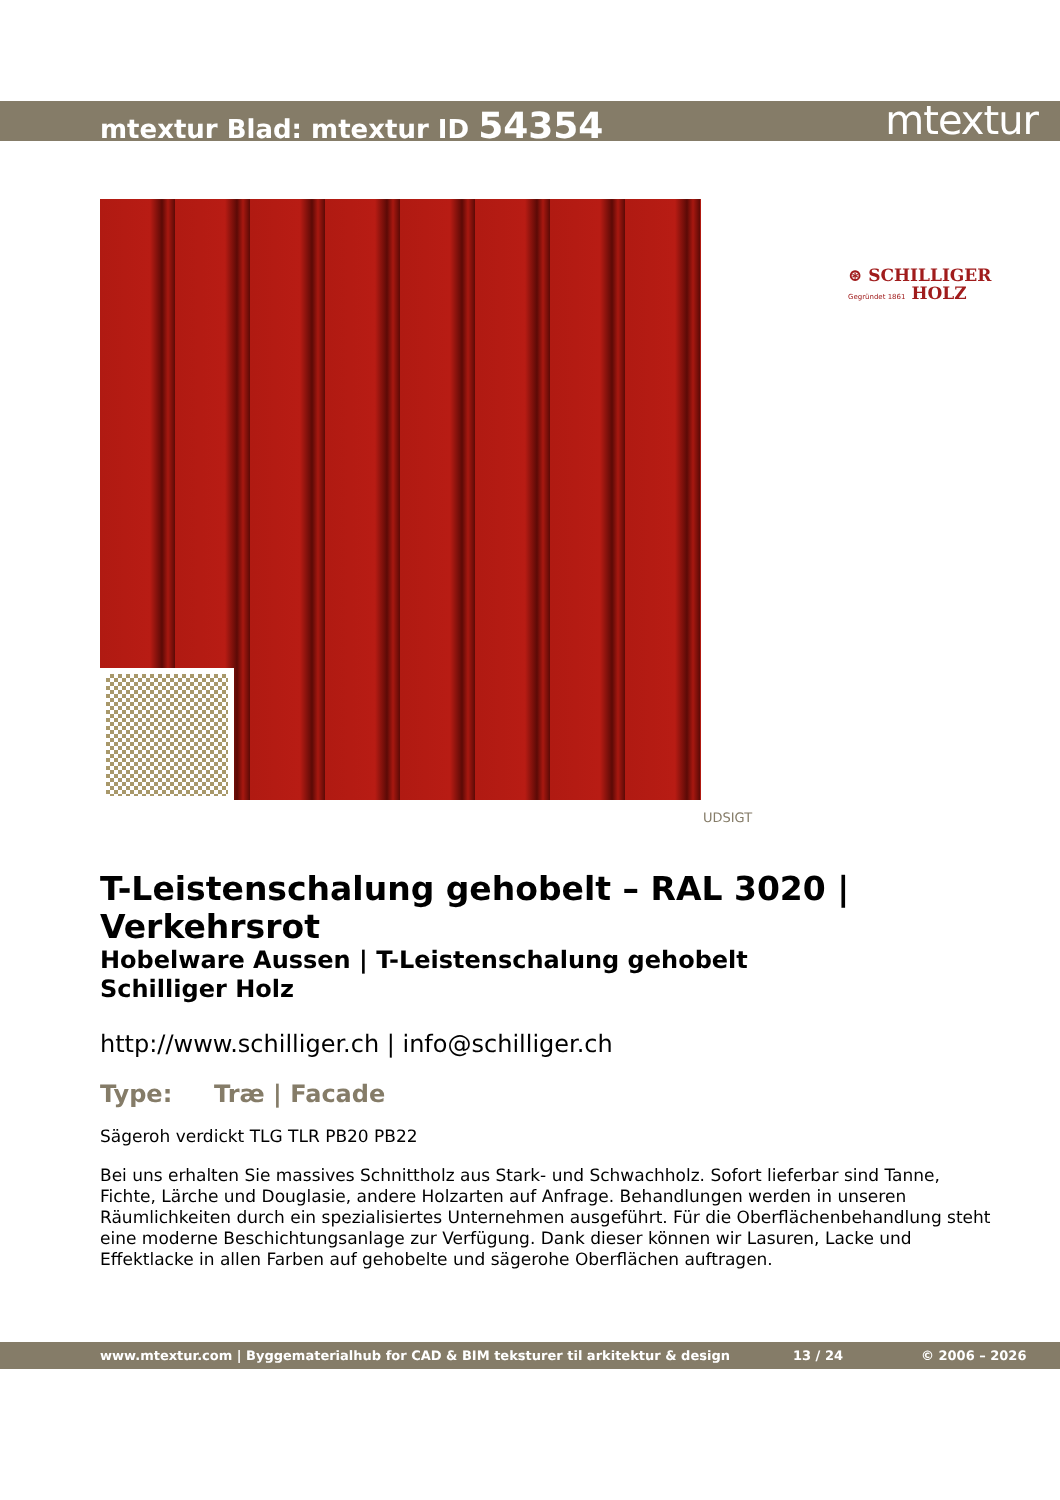mtextur Blad: mtextur ID 54354 mtextur
⊛ SCHILLIGER
Gegründet 1861 HOLZ
UDSIGT
T-Leistenschalung gehobelt – RAL 3020 | Verkehrsrot
Hobelware Aussen | T-Leistenschalung gehobelt
Schilliger Holz
http://www.schilliger.ch | info@schilliger.ch
Type: Træ | Facade
Sägeroh verdickt TLG TLR PB20 PB22
Bei uns erhalten Sie massives Schnittholz aus Stark- und Schwachholz. Sofort lieferbar sind Tanne, Fichte, Lärche und Douglasie, andere Holzarten auf Anfrage. Behandlungen werden in unseren Räumlichkeiten durch ein spezialisiertes Unternehmen ausgeführt. Für die Oberflächenbehandlung steht eine moderne Beschichtungsanlage zur Verfügung. Dank dieser können wir Lasuren, Lacke und Effektlacke in allen Farben auf gehobelte und sägerohe Oberflächen auftragen.
www.mtextur.com | Byggematerialhub for CAD & BIM teksturer til arkitektur & design 13 / 24 © 2006 – 2026